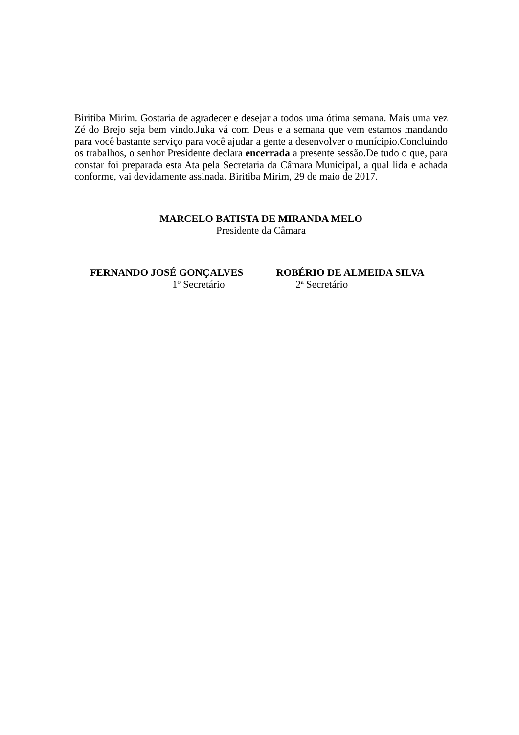Biritiba Mirim. Gostaria de agradecer e desejar a todos uma ótima semana. Mais uma vez Zé do Brejo seja bem vindo.Juka vá com Deus e a semana que vem estamos mandando para você bastante serviço para você ajudar a gente a desenvolver o munícipio.Concluindo os trabalhos, o senhor Presidente declara encerrada a presente sessão.De tudo o que, para constar foi preparada esta Ata pela Secretaria da Câmara Municipal, a qual lida e achada conforme, vai devidamente assinada. Biritiba Mirim, 29 de maio de 2017.
MARCELO BATISTA DE MIRANDA MELO
Presidente da Câmara
FERNANDO JOSÉ GONÇALVES
1º Secretário
ROBÉRIO DE ALMEIDA SILVA
2ª Secretário